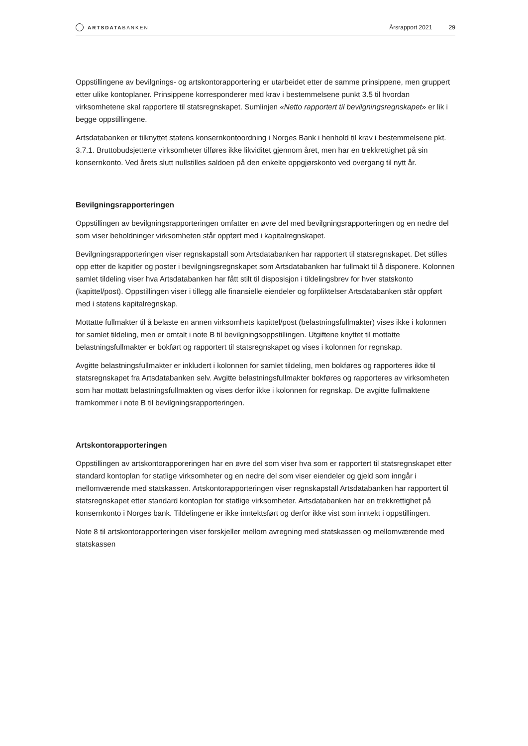ARTSDATABANKEN
Årsrapport 2021 29
Oppstillingene av bevilgnings- og artskontorapportering er utarbeidet etter de samme prinsippene, men gruppert etter ulike kontoplaner. Prinsippene korresponderer med krav i bestemmelsene punkt 3.5 til hvordan virksomhetene skal rapportere til statsregnskapet. Sumlinjen «Netto rapportert til bevilgningsregn­skapet» er lik i begge oppstillingene.
Artsdatabanken er tilknyttet statens konsernkontoordning i Norges Bank i henhold til krav i bestemmelsene pkt. 3.7.1. Bruttobudsjetterte virksomheter tilføres ikke likviditet gjennom året, men har en trekkrettighet på sin konsernkonto. Ved årets slutt nullstilles saldoen på den enkelte oppgjørskonto ved overgang til nytt år.
Bevilgningsrapporteringen
Oppstillingen av bevilgningsrapporteringen omfatter en øvre del med bevilgningsrapporteringen og en nedre del som viser beholdninger virksomheten står oppført med i kapitalregnskapet.
Bevilgningsrapporteringen viser regnskapstall som Artsdatabanken har rapportert til statsregnskapet. Det stilles opp etter de kapitler og poster i bevilgningsregnskapet som Artsdatabanken har fullmakt til å disponere. Kolonnen samlet tildeling viser hva Artsdatabanken har fått stilt til disposisjon i tildelingsbrev for hver statskonto (kapittel/post). Oppstillingen viser i tillegg alle finansielle eiendeler og forpliktelser Artsdatabanken står oppført med i statens kapitalregnskap.
Mottatte fullmakter til å belaste en annen virksomhets kapittel/post (belastningsfullmakter) vises ikke i kolonnen for samlet tildeling, men er omtalt i note B til bevilgningsoppstillingen. Utgiftene knyttet til mottatte belastningsfullmakter er bokført og rapportert til statsregnskapet og vises i kolonnen for regnskap.
Avgitte belastningsfullmakter er inkludert i kolonnen for samlet tildeling, men bokføres og rapporteres ikke til statsregnskapet fra Artsdatabanken selv. Avgitte belastningsfullmakter bokføres og rapporteres av virksomheten som har mottatt belastningsfullmakten og vises derfor ikke i kolonnen for regnskap. De avgitte fullmaktene framkommer i note B til bevilgningsrapporteringen.
Artskontorapporteringen
Oppstillingen av artskontorapporeringen har en øvre del som viser hva som er rapportert til statsregn­skapet etter standard kontoplan for statlige virksomheter og en nedre del som viser eiendeler og gjeld som inngår i mellomværende med statskassen. Artskontorapporteringen viser regnskapstall Artsdatabanken har rapportert til statsregnskapet etter standard kontoplan for statlige virksomheter. Artsdatabanken har en trekkrettighet på konsernkonto i Norges bank. Tildelingene er ikke inntektsført og derfor ikke vist som inntekt i oppstillingen.
Note 8 til artskontorapporteringen viser forskjeller mellom avregning med statskassen og mellomværende med statskassen